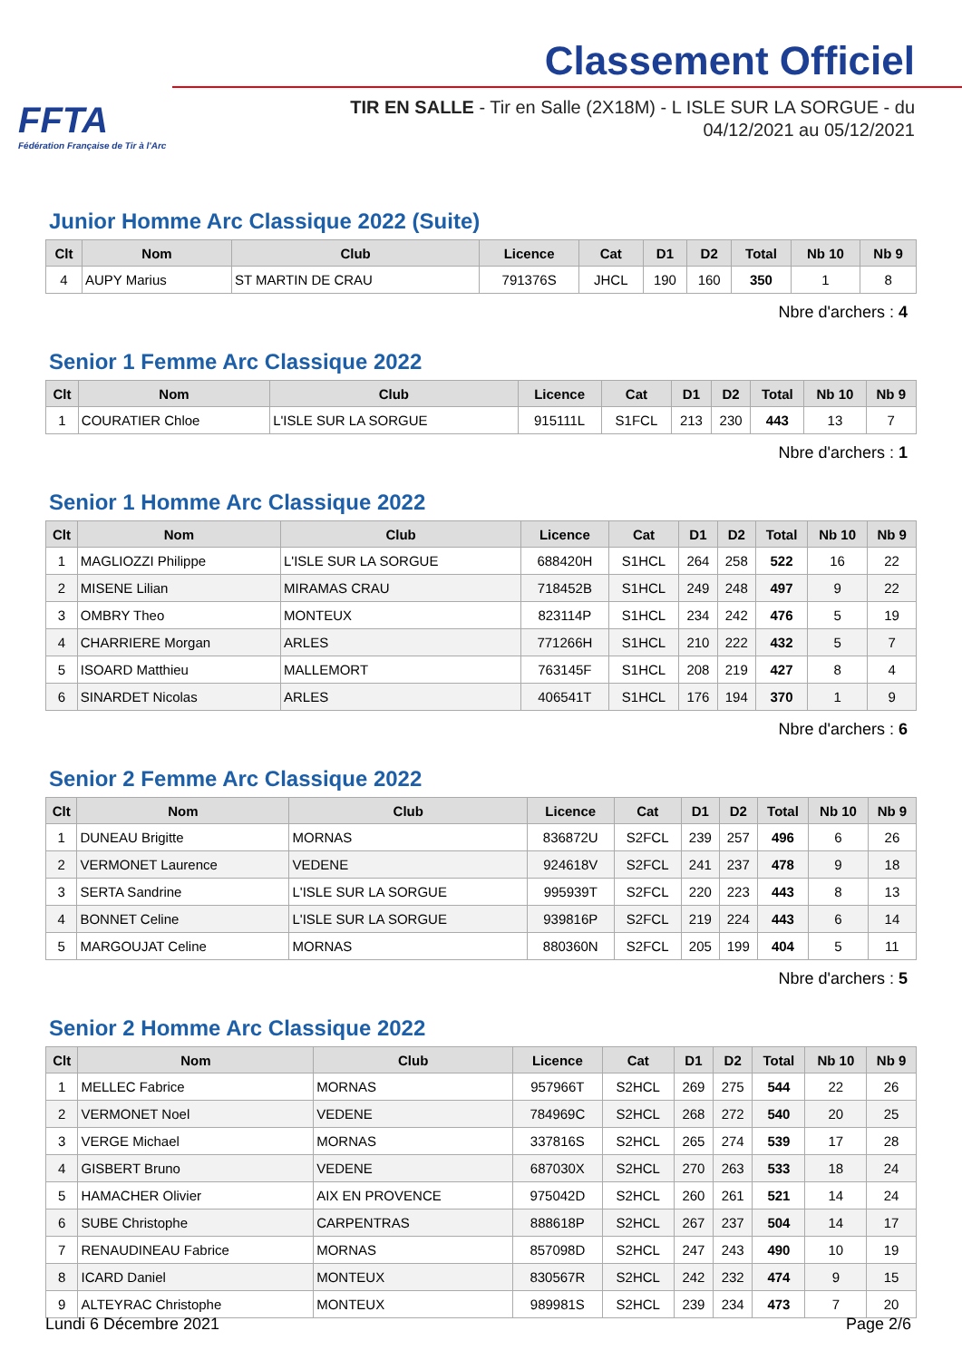FFTA
Fédération Française de Tir à l'Arc
Classement Officiel
TIR EN SALLE - Tir en Salle (2X18M) - L ISLE SUR LA SORGUE - du
04/12/2021 au 05/12/2021
Junior Homme Arc Classique 2022 (Suite)
| Clt | Nom | Club | Licence | Cat | D1 | D2 | Total | Nb 10 | Nb 9 |
| --- | --- | --- | --- | --- | --- | --- | --- | --- | --- |
| 4 | AUPY Marius | ST MARTIN DE CRAU | 791376S | JHCL | 190 | 160 | 350 | 1 | 8 |
Nbre d'archers : 4
Senior 1 Femme Arc Classique 2022
| Clt | Nom | Club | Licence | Cat | D1 | D2 | Total | Nb 10 | Nb 9 |
| --- | --- | --- | --- | --- | --- | --- | --- | --- | --- |
| 1 | COURATIER Chloe | L'ISLE SUR LA SORGUE | 915111L | S1FCL | 213 | 230 | 443 | 13 | 7 |
Nbre d'archers : 1
Senior 1 Homme Arc Classique 2022
| Clt | Nom | Club | Licence | Cat | D1 | D2 | Total | Nb 10 | Nb 9 |
| --- | --- | --- | --- | --- | --- | --- | --- | --- | --- |
| 1 | MAGLIOZZI Philippe | L'ISLE SUR LA SORGUE | 688420H | S1HCL | 264 | 258 | 522 | 16 | 22 |
| 2 | MISENE Lilian | MIRAMAS CRAU | 718452B | S1HCL | 249 | 248 | 497 | 9 | 22 |
| 3 | OMBRY Theo | MONTEUX | 823114P | S1HCL | 234 | 242 | 476 | 5 | 19 |
| 4 | CHARRIERE Morgan | ARLES | 771266H | S1HCL | 210 | 222 | 432 | 5 | 7 |
| 5 | ISOARD Matthieu | MALLEMORT | 763145F | S1HCL | 208 | 219 | 427 | 8 | 4 |
| 6 | SINARDET Nicolas | ARLES | 406541T | S1HCL | 176 | 194 | 370 | 1 | 9 |
Nbre d'archers : 6
Senior 2 Femme Arc Classique 2022
| Clt | Nom | Club | Licence | Cat | D1 | D2 | Total | Nb 10 | Nb 9 |
| --- | --- | --- | --- | --- | --- | --- | --- | --- | --- |
| 1 | DUNEAU Brigitte | MORNAS | 836872U | S2FCL | 239 | 257 | 496 | 6 | 26 |
| 2 | VERMONET Laurence | VEDENE | 924618V | S2FCL | 241 | 237 | 478 | 9 | 18 |
| 3 | SERTA Sandrine | L'ISLE SUR LA SORGUE | 995939T | S2FCL | 220 | 223 | 443 | 8 | 13 |
| 4 | BONNET Celine | L'ISLE SUR LA SORGUE | 939816P | S2FCL | 219 | 224 | 443 | 6 | 14 |
| 5 | MARGOUJAT Celine | MORNAS | 880360N | S2FCL | 205 | 199 | 404 | 5 | 11 |
Nbre d'archers : 5
Senior 2 Homme Arc Classique 2022
| Clt | Nom | Club | Licence | Cat | D1 | D2 | Total | Nb 10 | Nb 9 |
| --- | --- | --- | --- | --- | --- | --- | --- | --- | --- |
| 1 | MELLEC Fabrice | MORNAS | 957966T | S2HCL | 269 | 275 | 544 | 22 | 26 |
| 2 | VERMONET Noel | VEDENE | 784969C | S2HCL | 268 | 272 | 540 | 20 | 25 |
| 3 | VERGE Michael | MORNAS | 337816S | S2HCL | 265 | 274 | 539 | 17 | 28 |
| 4 | GISBERT Bruno | VEDENE | 687030X | S2HCL | 270 | 263 | 533 | 18 | 24 |
| 5 | HAMACHER Olivier | AIX EN PROVENCE | 975042D | S2HCL | 260 | 261 | 521 | 14 | 24 |
| 6 | SUBE Christophe | CARPENTRAS | 888618P | S2HCL | 267 | 237 | 504 | 14 | 17 |
| 7 | RENAUDINEAU Fabrice | MORNAS | 857098D | S2HCL | 247 | 243 | 490 | 10 | 19 |
| 8 | ICARD Daniel | MONTEUX | 830567R | S2HCL | 242 | 232 | 474 | 9 | 15 |
| 9 | ALTEYRAC Christophe | MONTEUX | 989981S | S2HCL | 239 | 234 | 473 | 7 | 20 |
Lundi 6 Décembre 2021 Page 2/6